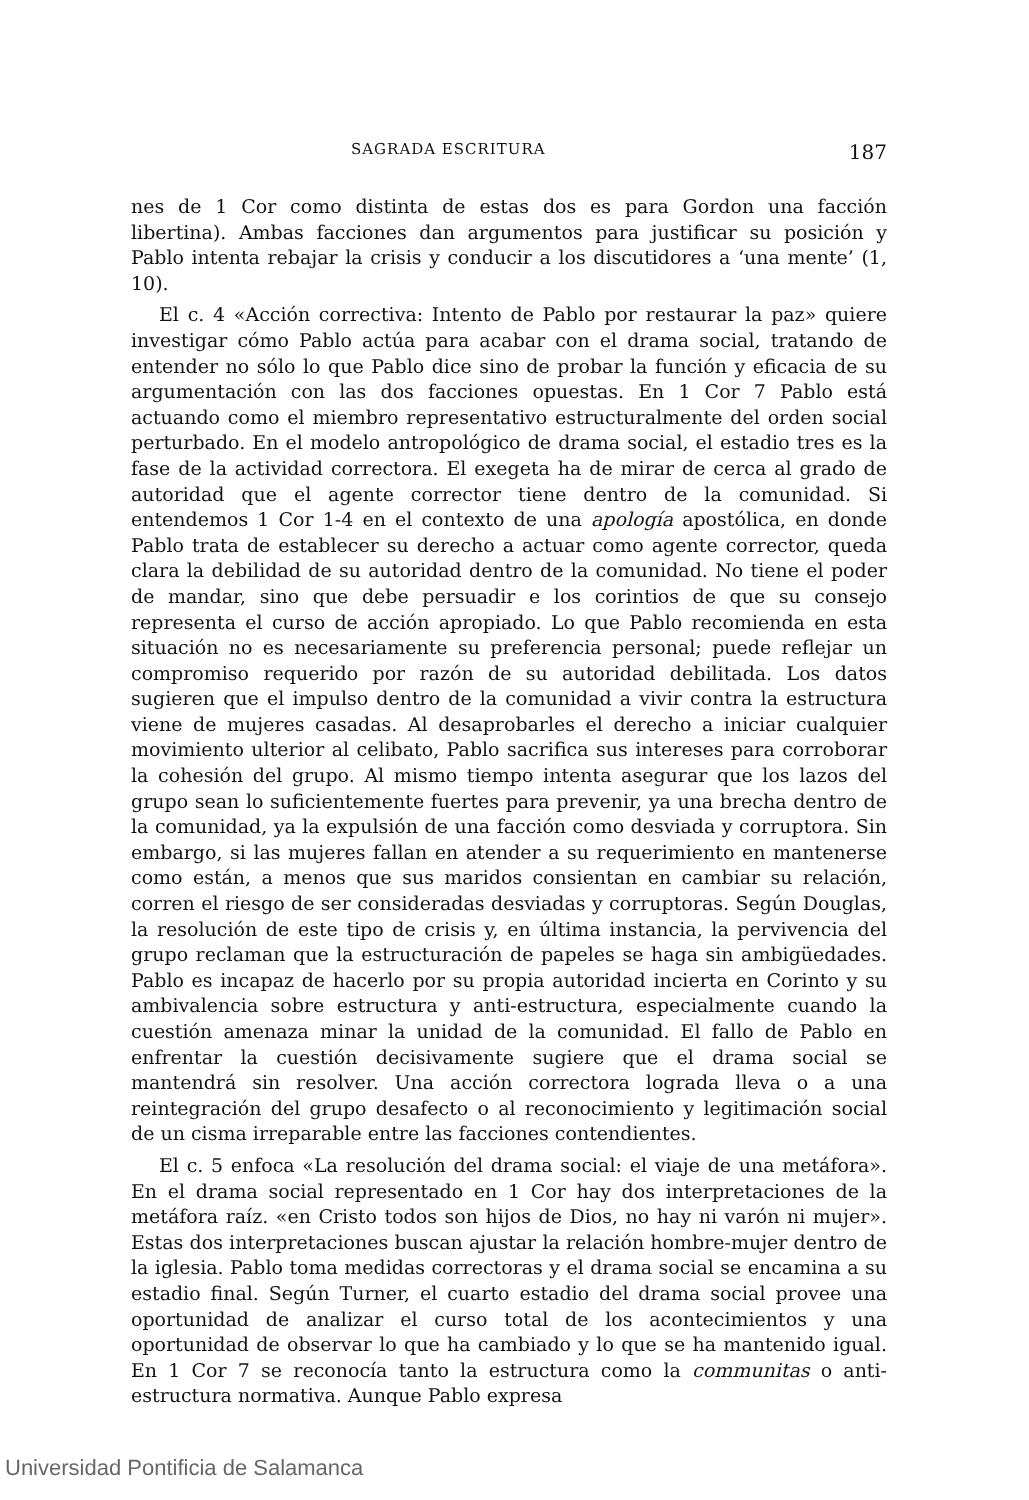SAGRADA ESCRITURA 187
nes de 1 Cor como distinta de estas dos es para Gordon una facción libertina). Ambas facciones dan argumentos para justificar su posición y Pablo intenta rebajar la crisis y conducir a los discutidores a ‘una mente’ (1, 10).
El c. 4 «Acción correctiva: Intento de Pablo por restaurar la paz» quiere investigar cómo Pablo actúa para acabar con el drama social, tratando de entender no sólo lo que Pablo dice sino de probar la función y eficacia de su argumentación con las dos facciones opuestas. En 1 Cor 7 Pablo está actuando como el miembro representativo estructuralmente del orden social perturbado. En el modelo antropológico de drama social, el estadio tres es la fase de la actividad correctora. El exegeta ha de mirar de cerca al grado de autoridad que el agente corrector tiene dentro de la comunidad. Si entendemos 1 Cor 1-4 en el contexto de una apología apostólica, en donde Pablo trata de establecer su derecho a actuar como agente corrector, queda clara la debilidad de su autoridad dentro de la comunidad. No tiene el poder de mandar, sino que debe persuadir e los corintios de que su consejo representa el curso de acción apropiado. Lo que Pablo recomienda en esta situación no es necesariamente su preferencia personal; puede reflejar un compromiso requerido por razón de su autoridad debilitada. Los datos sugieren que el impulso dentro de la comunidad a vivir contra la estructura viene de mujeres casadas. Al desaprobarles el derecho a iniciar cualquier movimiento ulterior al celibato, Pablo sacrifica sus intereses para corroborar la cohesión del grupo. Al mismo tiempo intenta asegurar que los lazos del grupo sean lo suficientemente fuertes para prevenir, ya una brecha dentro de la comunidad, ya la expulsión de una facción como desviada y corruptora. Sin embargo, si las mujeres fallan en atender a su requerimiento en mantenerse como están, a menos que sus maridos consientan en cambiar su relación, corren el riesgo de ser consideradas desviadas y corruptoras. Según Douglas, la resolución de este tipo de crisis y, en última instancia, la pervivencia del grupo reclaman que la estructuración de papeles se haga sin ambigüedades. Pablo es incapaz de hacerlo por su propia autoridad incierta en Corinto y su ambivalencia sobre estructura y anti-estructura, especialmente cuando la cuestión amenaza minar la unidad de la comunidad. El fallo de Pablo en enfrentar la cuestión decisivamente sugiere que el drama social se mantendrá sin resolver. Una acción correctora lograda lleva o a una reintegración del grupo desafecto o al reconocimiento y legitimación social de un cisma irreparable entre las facciones contendientes.
El c. 5 enfoca «La resolución del drama social: el viaje de una metáfora». En el drama social representado en 1 Cor hay dos interpretaciones de la metáfora raíz. «en Cristo todos son hijos de Dios, no hay ni varón ni mujer». Estas dos interpretaciones buscan ajustar la relación hombre-mujer dentro de la iglesia. Pablo toma medidas correctoras y el drama social se encamina a su estadio final. Según Turner, el cuarto estadio del drama social provee una oportunidad de analizar el curso total de los acontecimientos y una oportunidad de observar lo que ha cambiado y lo que se ha mantenido igual. En 1 Cor 7 se reconocía tanto la estructura como la communitas o anti-estructura normativa. Aunque Pablo expresa
Universidad Pontificia de Salamanca